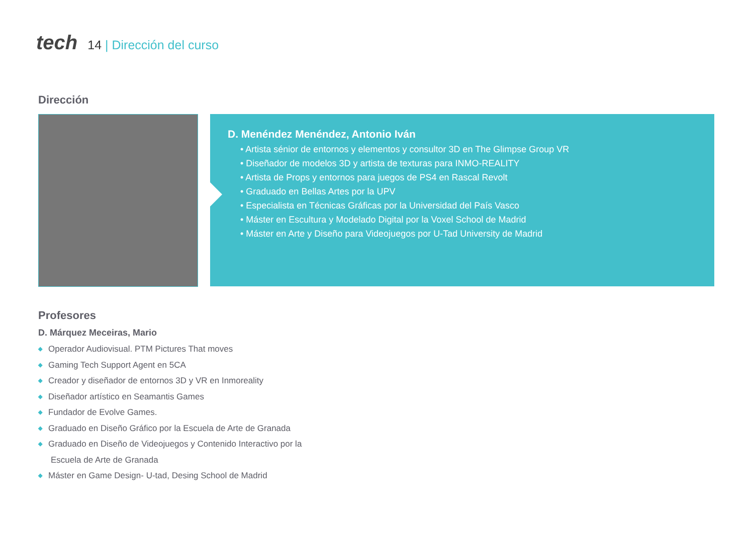tech
14 | Dirección del curso
Dirección
D. Menéndez Menéndez, Antonio Iván
• Artista sénior de entornos y elementos y consultor 3D en The Glimpse Group VR
• Diseñador de modelos 3D y artista de texturas para INMO-REALITY
• Artista de Props y entornos para juegos de PS4 en Rascal Revolt
• Graduado en Bellas Artes por la UPV
• Especialista en Técnicas Gráficas por la Universidad del País Vasco
• Máster en Escultura y Modelado Digital por la Voxel School de Madrid
• Máster en Arte y Diseño para Videojuegos por U-Tad University de Madrid
Profesores
D. Márquez Meceiras, Mario
◆ Operador Audiovisual. PTM Pictures That moves
◆ Gaming Tech Support Agent en 5CA
◆ Creador y diseñador de entornos 3D y VR en Inmoreality
◆ Diseñador artístico en Seamantis Games
◆ Fundador de Evolve Games.
◆ Graduado en Diseño Gráfico por la Escuela de Arte de Granada
◆ Graduado en Diseño de Videojuegos y Contenido Interactivo por la Escuela de Arte de Granada
◆ Máster en Game Design- U-tad, Desing School de Madrid